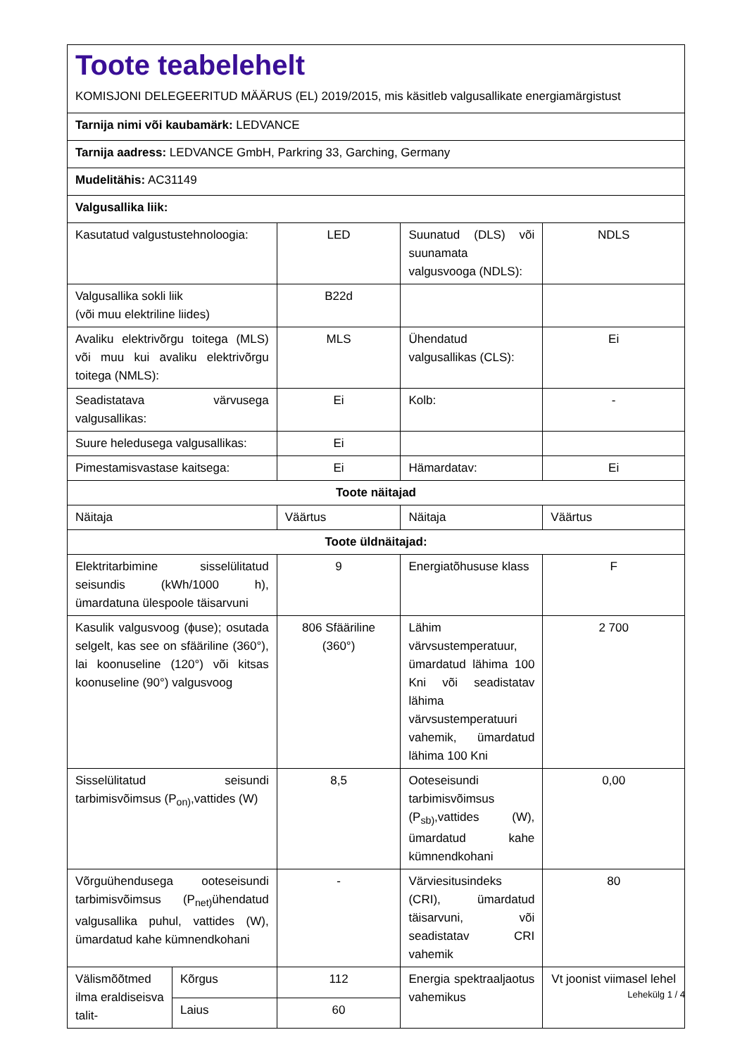| Toote teabelehelt KOMISJONI DELEGEERITUD MÄÄRUS (EL) 2019/2015, mis käsitleb valgusallikate energiamärgistust | | | | |
| Tarnija nimi või kaubamärk: LEDVANCE | | | | |
| Tarnija aadress: LEDVANCE GmbH, Parkring 33, Garching, Germany | | | | |
| Mudelitähis: AC31149 | | | | |
| Valgusallika liik: | | | | |
| Kasutatud valgustustehnoloogia: | | LED | Suunatud (DLS) või suunamata valgusvooga (NDLS): | NDLS |
| Valgusallika sokli liik (või muu elektriline liides) | | B22d | | |
| Avaliku elektrivõrgu toitega (MLS) või muu kui avaliku elektrivõrgu toitega (NMLS): | | MLS | Ühendatud valgusallikas (CLS): | Ei |
| Seadistatava värvusega valgusallikas: | | Ei | Kolb: | - |
| Suure heledusega valgusallikas: | | Ei | | |
| Pimestamisvastase kaitsega: | | Ei | Hämardatav: | Ei |
| Toote näitajad | | | | |
| Näitaja | | Väärtus | Näitaja | Väärtus |
| Toote üldnäitajad: | | | | |
| Elektritarbimine sisselülitatud seisundis (kWh/1000 h), ümardatuna ülespoole täisarvuni | | 9 | Energiatõhususe klass | F |
| Kasulik valgusvoog (ϕuse); osutada selgelt, kas see on sfääriline (360°), lai koonuseline (120°) või kitsas koonuseline (90°) valgusvoog | | 806 Sfääriline (360°) | Lähim värvsustemperatuur, ümardatud lähima 100 Kni või seadistatav lähima värvsustemperatuuri vahemik, ümardatud lähima 100 Kni | 2 700 |
| Sisselülitatud seisundi tarbimisvõimsus (P<sub>on)</sub>,vattides (W) | | 8,5 | Ooteseisundi tarbimisvõimsus (P<sub>sb)</sub>,vattides (W), ümardatud kahe kümnendkohani | 0,00 |
| Võrguühendusega ooteseisundi tarbimisvõimsus (P<sub>net)</sub>ühendatud valgusallika puhul, vattides (W), ümardatud kahe kümnendkohani | | - | Värviesitusindeks (CRI), ümardatud täisarvuni, või seadistatav CRI vahemik | 80 |
| Välismõõtmed ilma eraldiseisva talit- | Kõrgus | 112 | Energia spektraaljaotus vahemikus | Vt joonist viimasel lehel |
| | Laius | 60 | | |
Lehekülg 1 / 4